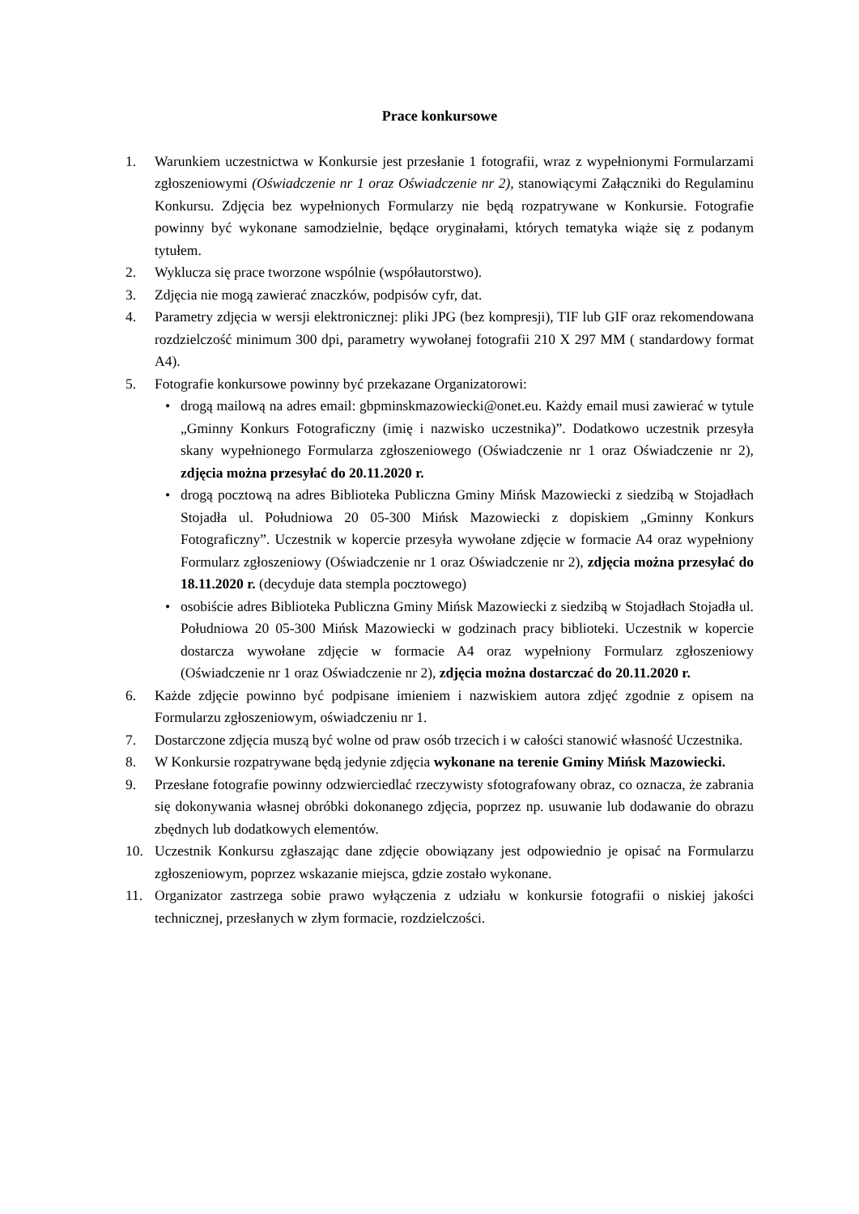Prace konkursowe
1. Warunkiem uczestnictwa w Konkursie jest przesłanie 1 fotografii, wraz z wypełnionymi Formularzami zgłoszeniowymi (Oświadczenie nr 1 oraz Oświadczenie nr 2), stanowiącymi Załączniki do Regulaminu Konkursu. Zdjęcia bez wypełnionych Formularzy nie będą rozpatrywane w Konkursie. Fotografie powinny być wykonane samodzielnie, będące oryginałami, których tematyka wiąże się z podanym tytułem.
2. Wyklucza się prace tworzone wspólnie (współautorstwo).
3. Zdjęcia nie mogą zawierać znaczków, podpisów cyfr, dat.
4. Parametry zdjęcia w wersji elektronicznej: pliki JPG (bez kompresji), TIF lub GIF oraz rekomendowana rozdzielczość minimum 300 dpi, parametry wywołanej fotografii 210 X 297 MM ( standardowy format A4).
5. Fotografie konkursowe powinny być przekazane Organizatorowi:
• drogą mailową na adres email: gbpminskmazowiecki@onet.eu. Każdy email musi zawierać w tytule „Gminny Konkurs Fotograficzny (imię i nazwisko uczestnika)”. Dodatkowo uczestnik przesyła skany wypełnionego Formularza zgłoszeniowego (Oświadczenie nr 1 oraz Oświadczenie nr 2), zdjęcia można przesyłać do 20.11.2020 r.
• drogą pocztową na adres Biblioteka Publiczna Gminy Mińsk Mazowiecki z siedzibą w Stojadłach Stojadła ul. Południowa 20 05-300 Mińsk Mazowiecki z dopiskiem „Gminny Konkurs Fotograficzny”. Uczestnik w kopercie przesyła wywołane zdjęcie w formacie A4 oraz wypełniony Formularz zgłoszeniowy (Oświadczenie nr 1 oraz Oświadczenie nr 2), zdjęcia można przesyłać do 18.11.2020 r. (decyduje data stempla pocztowego)
• osobiście adres Biblioteka Publiczna Gminy Mińsk Mazowiecki z siedzibą w Stojadłach Stojadła ul. Południowa 20 05-300 Mińsk Mazowiecki w godzinach pracy biblioteki. Uczestnik w kopercie dostarcza wywołane zdjęcie w formacie A4 oraz wypełniony Formularz zgłoszeniowy (Oświadczenie nr 1 oraz Oświadczenie nr 2), zdjęcia można dostarczać do 20.11.2020 r.
6. Każde zdjęcie powinno być podpisane imieniem i nazwiskiem autora zdjęć zgodnie z opisem na Formularzu zgłoszeniowym, oświadczeniu nr 1.
7. Dostarczone zdjęcia muszą być wolne od praw osób trzecich i w całości stanowić własność Uczestnika.
8. W Konkursie rozpatrywane będą jedynie zdjęcia wykonane na terenie Gminy Mińsk Mazowiecki.
9. Przesłane fotografie powinny odzwierciedlać rzeczywisty sfotografowany obraz, co oznacza, że zabrania się dokonywania własnej obróbki dokonanego zdjęcia, poprzez np. usuwanie lub dodawanie do obrazu zbędnych lub dodatkowych elementów.
10. Uczestnik Konkursu zgłaszając dane zdjęcie obowiązany jest odpowiednio je opisać na Formularzu zgłoszeniowym, poprzez wskazanie miejsca, gdzie zostało wykonane.
11. Organizator zastrzega sobie prawo wyłączenia z udziału w konkursie fotografii o niskiej jakości technicznej, przesłanych w złym formacie, rozdzielczości.